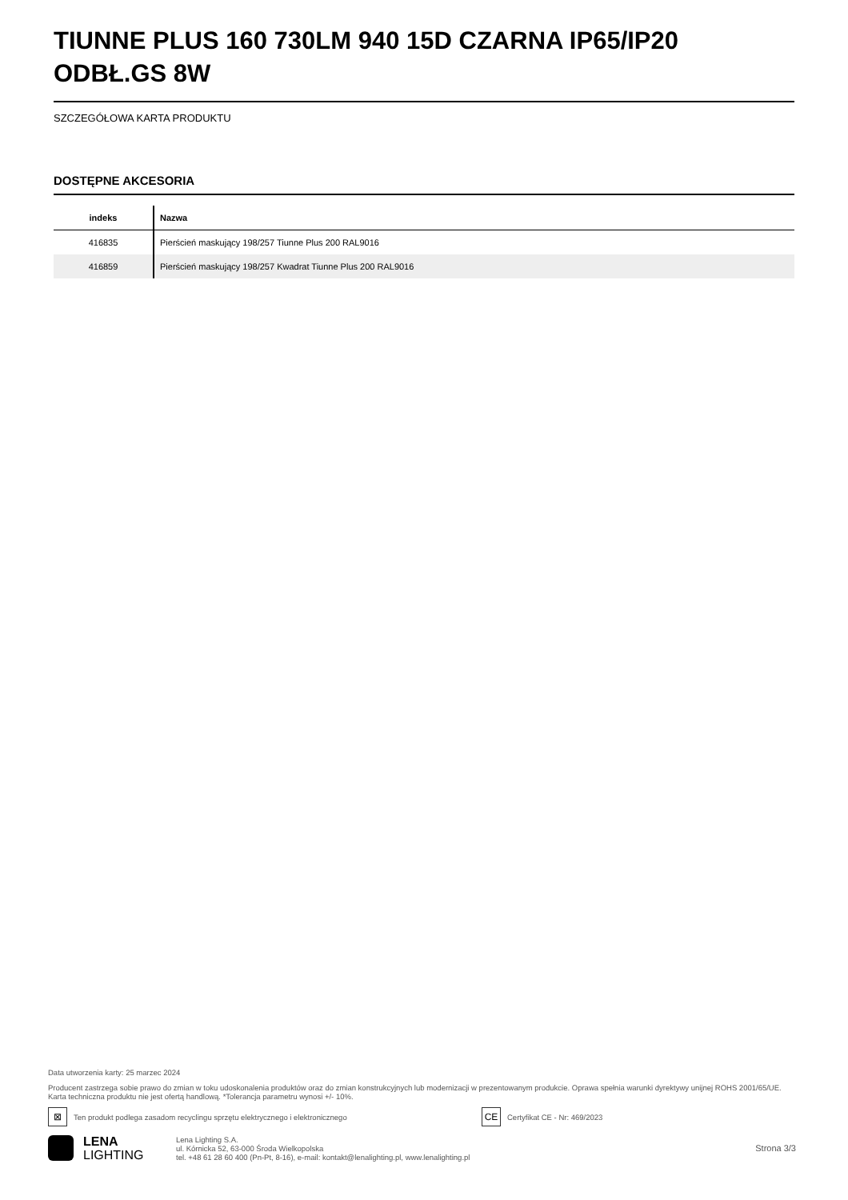TIUNNE PLUS 160 730LM 940 15D CZARNA IP65/IP20 ODBŁ.GS 8W
SZCZEGÓŁOWA KARTA PRODUKTU
DOSTĘPNE AKCESORIA
| indeks | Nazwa |
| --- | --- |
| 416835 | Pierścień maskujący 198/257 Tiunne Plus 200 RAL9016 |
| 416859 | Pierścień maskujący 198/257 Kwadrat Tiunne Plus 200 RAL9016 |
Data utworzenia karty: 25 marzec 2024
Producent zastrzega sobie prawo do zmian w toku udoskonalenia produktów oraz do zmian konstrukcyjnych lub modernizacji w prezentowanym produkcie. Oprawa spełnia warunki dyrektywy unijnej ROHS 2001/65/UE. Karta techniczna produktu nie jest ofertą handlową. *Tolerancja parametru wynosi +/- 10%.
⊠
Ten produkt podlega zasadom recyclingu sprzętu elektrycznego i elektronicznego
CE
Certyfikat CE - Nr: 469/2023
LENA
LIGHTING
Lena Lighting S.A.
ul. Kórnicka 52, 63-000 Środa Wielkopolska
tel. +48 61 28 60 400 (Pn-Pt, 8-16), e-mail: kontakt@lenalighting.pl, www.lenalighting.pl
Strona 3/3